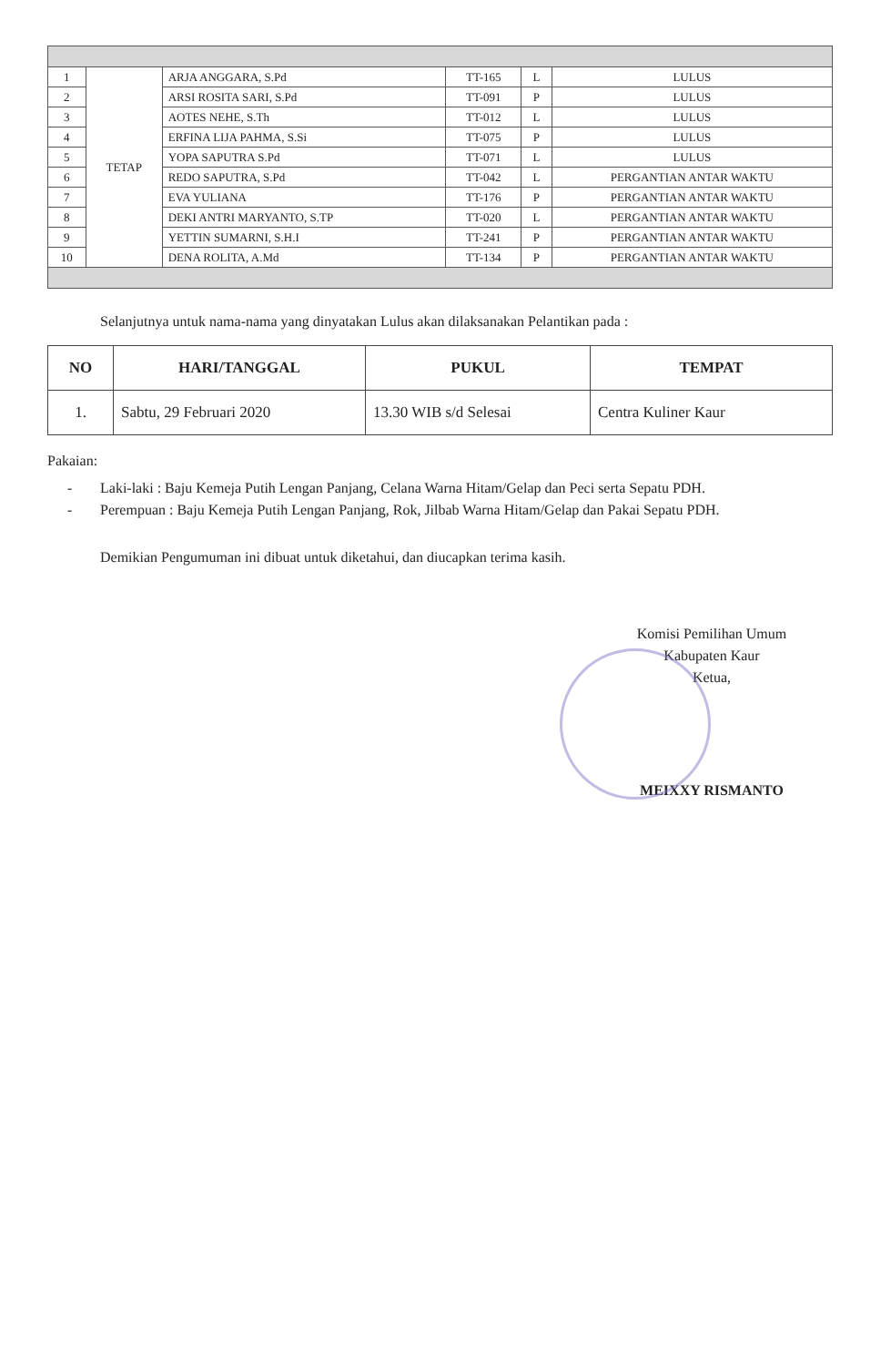| 1 | TETAP | ARJA ANGGARA, S.Pd | TT-165 | L | LULUS |
| 2 | | ARSI ROSITA SARI, S.Pd | TT-091 | P | LULUS |
| 3 | | AOTES NEHE, S.Th | TT-012 | L | LULUS |
| 4 | | ERFINA LIJA PAHMA, S.Si | TT-075 | P | LULUS |
| 5 | | YOPA SAPUTRA S.Pd | TT-071 | L | LULUS |
| 6 | | REDO SAPUTRA, S.Pd | TT-042 | L | PERGANTIAN ANTAR WAKTU |
| 7 | | EVA YULIANA | TT-176 | P | PERGANTIAN ANTAR WAKTU |
| 8 | | DEKI ANTRI MARYANTO, S.TP | TT-020 | L | PERGANTIAN ANTAR WAKTU |
| 9 | | YETTIN SUMARNI, S.H.I | TT-241 | P | PERGANTIAN ANTAR WAKTU |
| 10 | | DENA ROLITA, A.Md | TT-134 | P | PERGANTIAN ANTAR WAKTU |
Selanjutnya untuk nama-nama yang dinyatakan Lulus akan dilaksanakan Pelantikan pada :
| NO | HARI/TANGGAL | PUKUL | TEMPAT |
| --- | --- | --- | --- |
| 1. | Sabtu, 29 Februari 2020 | 13.30 WIB s/d Selesai | Centra Kuliner Kaur |
Pakaian:
- Laki-laki : Baju Kemeja Putih Lengan Panjang, Celana Warna Hitam/Gelap dan Peci serta Sepatu PDH.
- Perempuan : Baju Kemeja Putih Lengan Panjang, Rok, Jilbab Warna Hitam/Gelap dan Pakai Sepatu PDH.
Demikian Pengumuman ini dibuat untuk diketahui, dan diucapkan terima kasih.
Komisi Pemilihan Umum
Kabupaten Kaur
Ketua,
MEIXXY RISMANTO